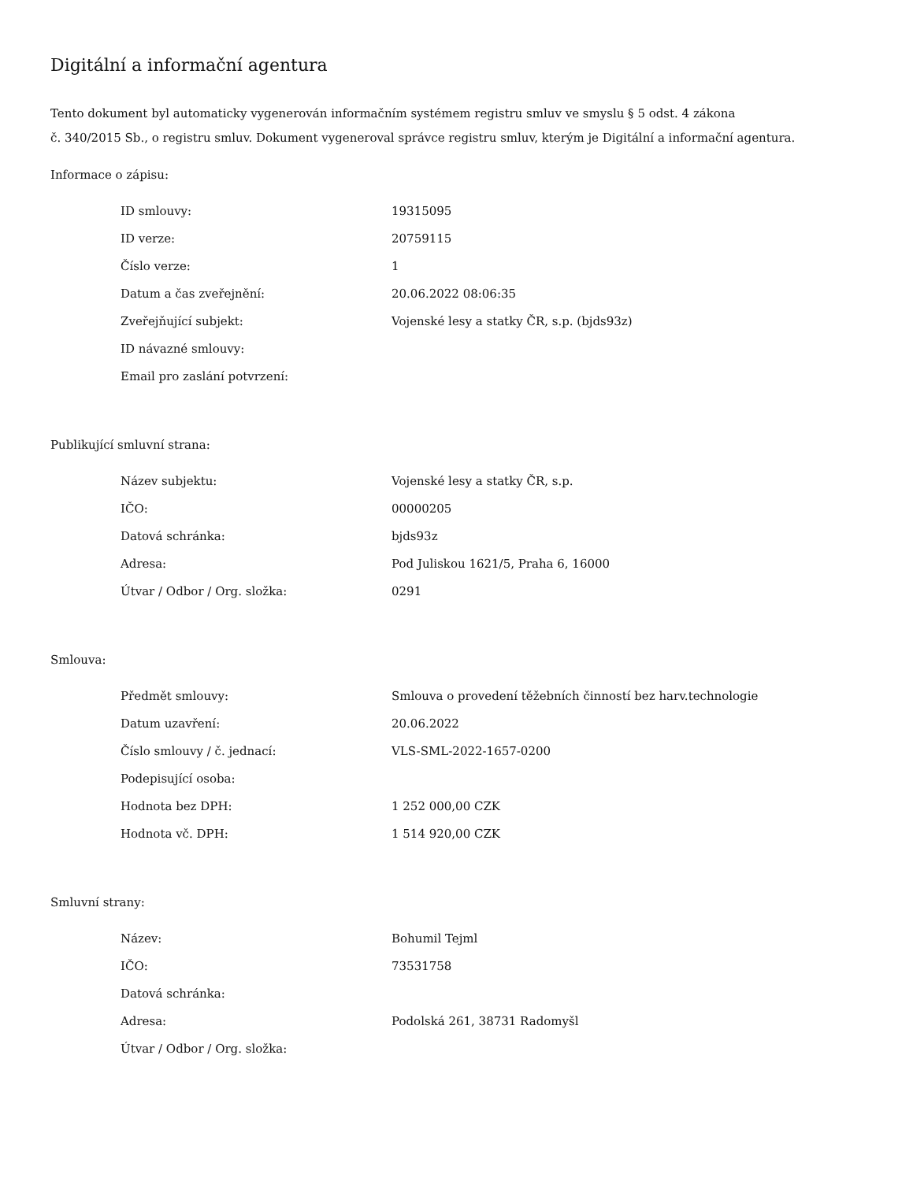Digitální a informační agentura
Tento dokument byl automaticky vygenerován informačním systémem registru smluv ve smyslu § 5 odst. 4 zákona
č. 340/2015 Sb., o registru smluv. Dokument vygeneroval správce registru smluv, kterým je Digitální a informační agentura.
Informace o zápisu:
| ID smlouvy: | 19315095 |
| ID verze: | 20759115 |
| Číslo verze: | 1 |
| Datum a čas zveřejnění: | 20.06.2022 08:06:35 |
| Zveřejňující subjekt: | Vojenské lesy a statky ČR, s.p. (bjds93z) |
| ID návazné smlouvy: | |
| Email pro zaslání potvrzení: | |
Publikující smluvní strana:
| Název subjektu: | Vojenské lesy a statky ČR, s.p. |
| IČO: | 00000205 |
| Datová schránka: | bjds93z |
| Adresa: | Pod Juliskou 1621/5, Praha 6, 16000 |
| Útvar / Odbor / Org. složka: | 0291 |
Smlouva:
| Předmět smlouvy: | Smlouva o provedení těžebních činností bez harv.technologie |
| Datum uzavření: | 20.06.2022 |
| Číslo smlouvy / č. jednací: | VLS-SML-2022-1657-0200 |
| Podepisující osoba: | |
| Hodnota bez DPH: | 1 252 000,00 CZK |
| Hodnota vč. DPH: | 1 514 920,00 CZK |
Smluvní strany:
| Název: | Bohumil Tejml |
| IČO: | 73531758 |
| Datová schránka: | |
| Adresa: | Podolská 261, 38731 Radomyšl |
| Útvar / Odbor / Org. složka: | |